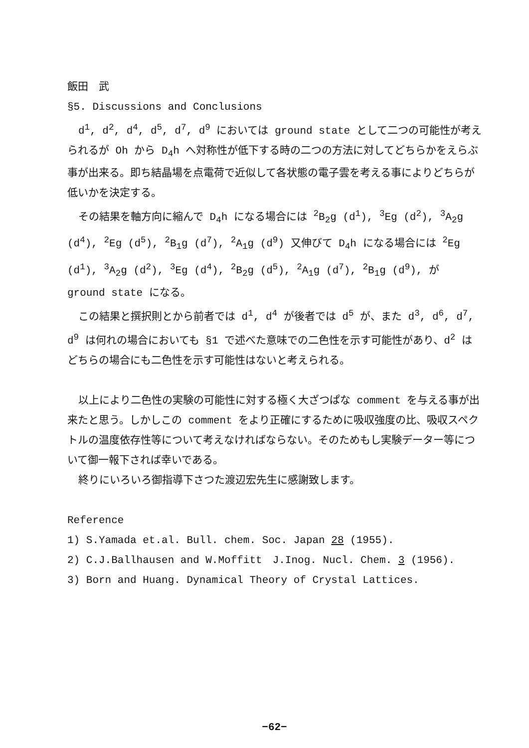飯田　武
§5. Discussions and Conclusions
d<sup>1</sup>, d<sup>2</sup>, d<sup>4</sup>, d<sup>5</sup>, d<sup>7</sup>, d<sup>9</sup> においては ground state として二つの可能性が考えられるが Oh から D<sub>4</sub>h へ対称性が低下する時の二つの方法に対してどちらかをえらぶ事が出来る。即ち結晶場を点電荷で近似して各状態の電子雲を考える事によりどちらが低いかを決定する。
その結果を軸方向に縮んで D<sub>4</sub>h になる場合には <sup>2</sup>B<sub>2</sub>g (d<sup>1</sup>), <sup>3</sup>Eg (d<sup>2</sup>), <sup>3</sup>A<sub>2</sub>g (d<sup>4</sup>), <sup>2</sup>Eg (d<sup>5</sup>), <sup>2</sup>B<sub>1</sub>g (d<sup>7</sup>), <sup>2</sup>A<sub>1</sub>g (d<sup>9</sup>) 又伸びて D<sub>4</sub>h になる場合には <sup>2</sup>Eg (d<sup>1</sup>), <sup>3</sup>A<sub>2</sub>g (d<sup>2</sup>), <sup>3</sup>Eg (d<sup>4</sup>), <sup>2</sup>B<sub>2</sub>g (d<sup>5</sup>), <sup>2</sup>A<sub>1</sub>g (d<sup>7</sup>), <sup>2</sup>B<sub>1</sub>g (d<sup>9</sup>), が ground state になる。
この結果と撰択則とから前者では d<sup>1</sup>, d<sup>4</sup> が後者では d<sup>5</sup> が、また d<sup>3</sup>, d<sup>6</sup>, d<sup>7</sup>, d<sup>9</sup> は何れの場合においても §1 で述べた意味での二色性を示す可能性があり、d<sup>2</sup> はどちらの場合にも二色性を示す可能性はないと考えられる。
以上により二色性の実験の可能性に対する極く大ざつぱな comment を与える事が出来たと思う。しかしこの comment をより正確にするために吸収強度の比、吸収スペクトルの温度依存性等について考えなければならない。そのためもし実験データー等について御一報下されば幸いである。
終りにいろいろ御指導下さつた渡辺宏先生に感謝致します。
Reference
1) S.Yamada et.al. Bull. chem. Soc. Japan 28 (1955).
2) C.J.Ballhausen and W.Moffitt　J.Inog. Nucl. Chem. 3 (1956).
3) Born and Huang. Dynamical Theory of Crystal Lattices.
−62−